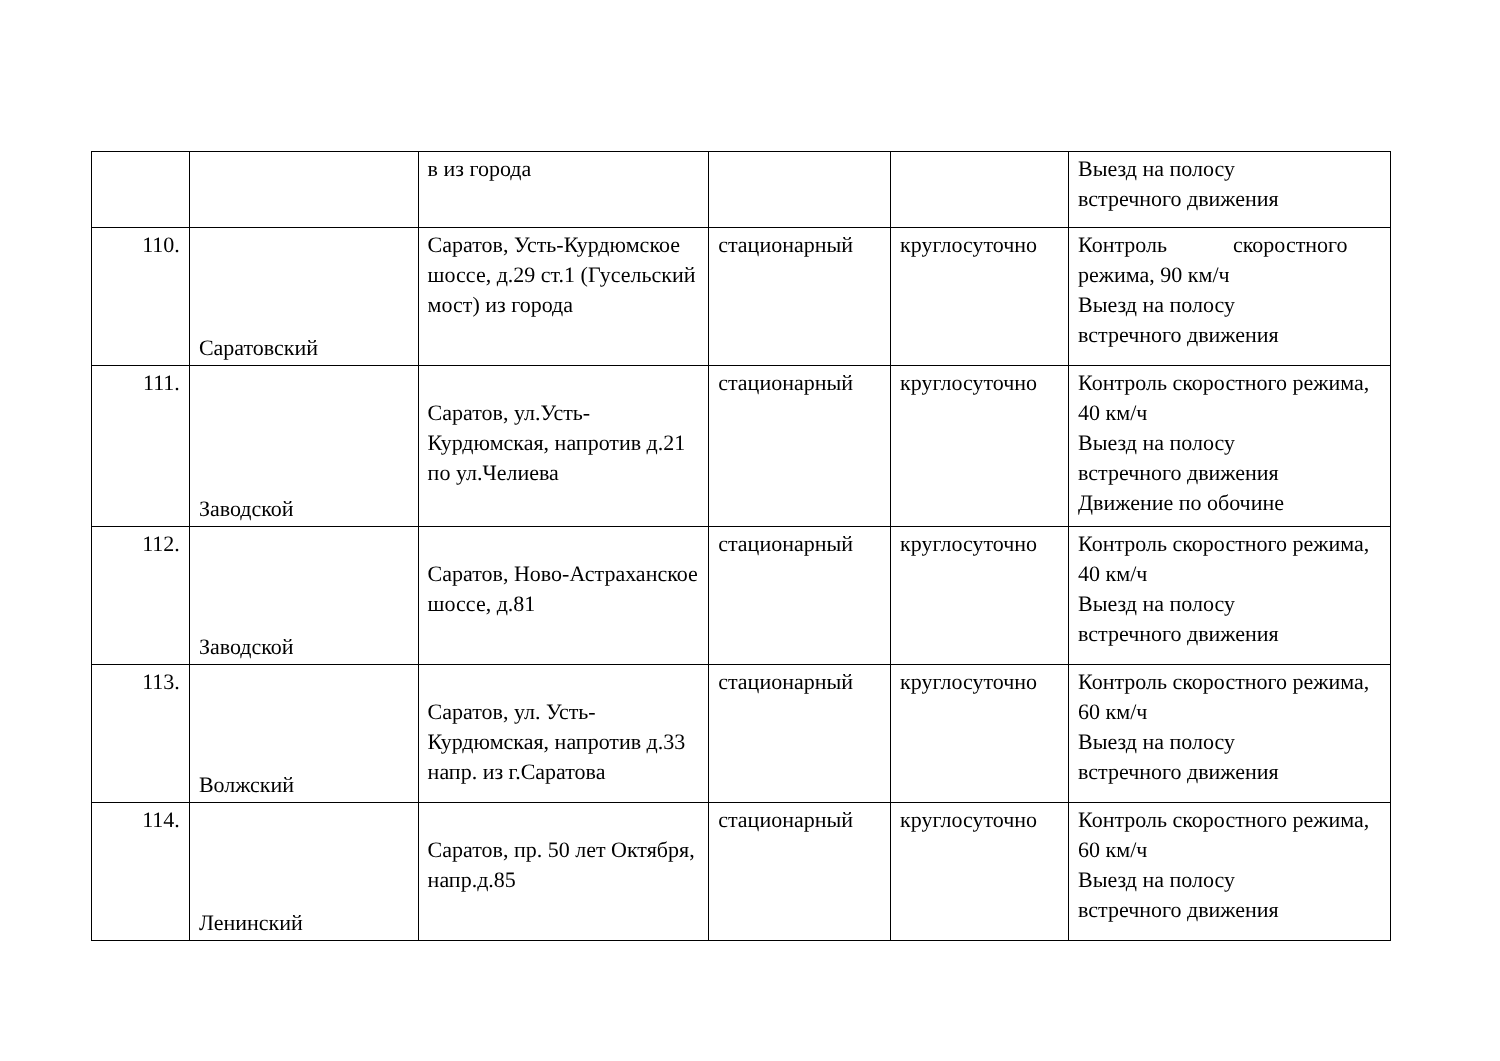| | | в из города | | | Выезд на полосу встречного движения |
| 110. | Саратовский | Саратов, Усть-Курдюмское шоссе, д.29 ст.1 (Гусельский мост) из города | стационарный | круглосуточно | Контроль скоростного режима, 90 км/ч Выезд на полосу встречного движения |
| 111. | Заводской | Саратов, ул.Усть-Курдюмская, напротив д.21 по ул.Челиева | стационарный | круглосуточно | Контроль скоростного режима, 40 км/ч Выезд на полосу встречного движения Движение по обочине |
| 112. | Заводской | Саратов, Ново-Астраханское шоссе, д.81 | стационарный | круглосуточно | Контроль скоростного режима, 40 км/ч Выезд на полосу встречного движения |
| 113. | Волжский | Саратов, ул. Усть-Курдюмская, напротив д.33 напр. из г.Саратова | стационарный | круглосуточно | Контроль скоростного режима, 60 км/ч Выезд на полосу встречного движения |
| 114. | Ленинский | Саратов, пр. 50 лет Октября, напр.д.85 | стационарный | круглосуточно | Контроль скоростного режима, 60 км/ч Выезд на полосу встречного движения |